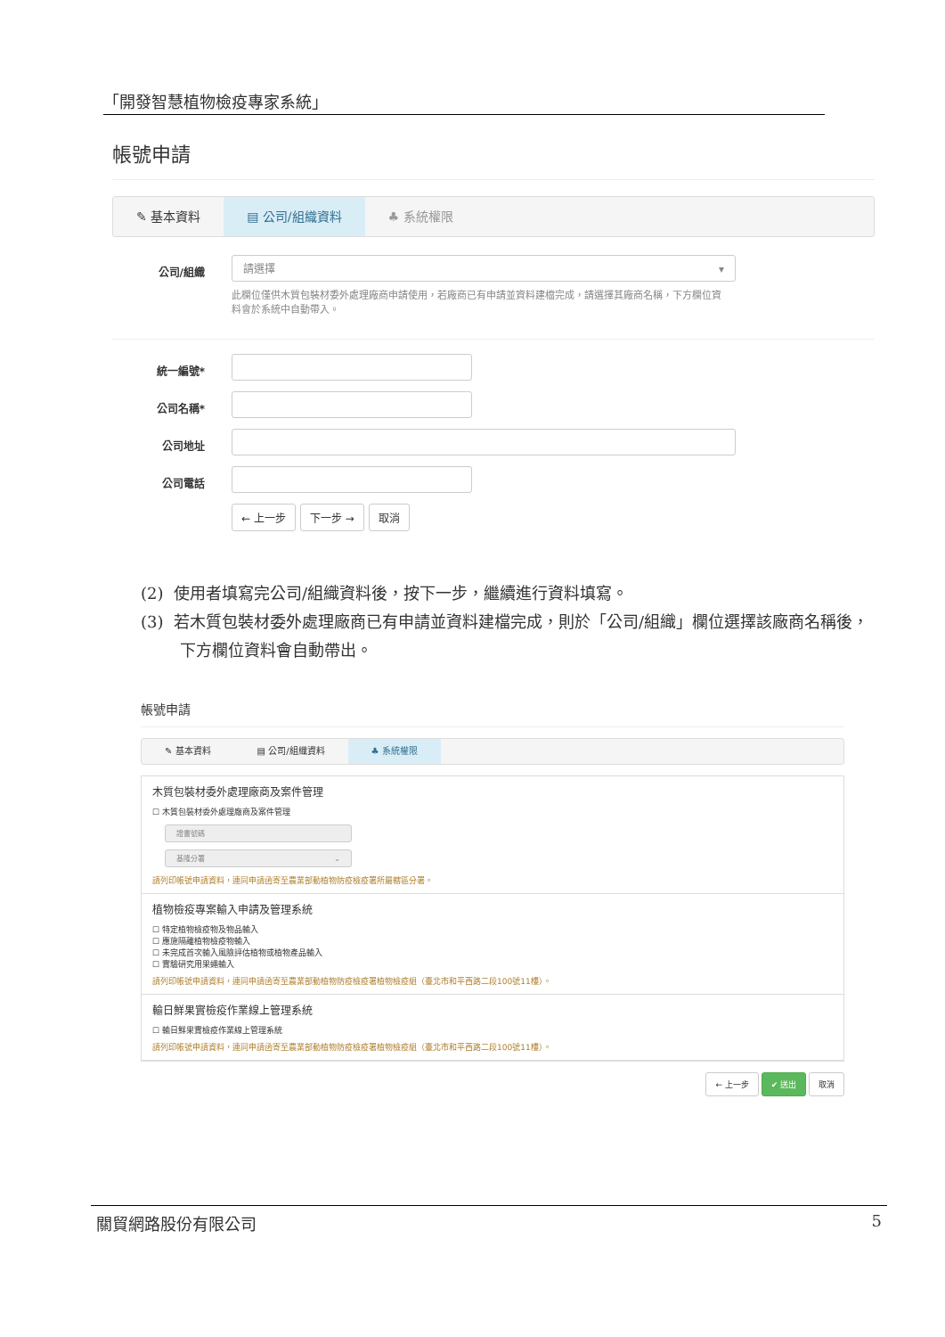「開發智慧植物檢疫專家系統」
帳號申請
✎ 基本資料 ▤ 公司/組織資料 ♣ 系統權限
公司/組織
請選擇 ▾
此欄位僅供木質包裝材委外處理廠商申請使用，若廠商已有申請並資料建檔完成，請選擇其廠商名稱，下方欄位資料會於系統中自動帶入。
統一編號*
公司名稱*
公司地址
公司電話
← 上一步 下一步 → 取消
(2) 使用者填寫完公司/組織資料後，按下一步，繼續進行資料填寫。
(3) 若木質包裝材委外處理廠商已有申請並資料建檔完成，則於「公司/組織」欄位選擇該廠商名稱後，下方欄位資料會自動帶出。
帳號申請
✎ 基本資料 ▤ 公司/組織資料 ♣ 系統權限
木質包裝材委外處理廠商及案件管理
☐ 木質包裝材委外處理廠商及案件管理
證書號碼
基隆分署 ⌄
請列印帳號申請資料，連同申請函寄至農業部動植物防疫檢疫署所屬轄區分署。
植物檢疫專案輸入申請及管理系統
☐ 特定植物檢疫物及物品輸入
☐ 應施隔離植物檢疫物輸入
☐ 未完成首次輸入風險評估植物或植物產品輸入
☐ 實驗研究用果蠅輸入
請列印帳號申請資料，連同申請函寄至農業部動植物防疫檢疫署植物檢疫組（臺北市和平西路二段100號11樓）。
輸日鮮果實檢疫作業線上管理系統
☐ 輸日鮮果實檢疫作業線上管理系統
請列印帳號申請資料，連同申請函寄至農業部動植物防疫檢疫署植物檢疫組（臺北市和平西路二段100號11樓）。
← 上一步 ✔ 送出 取消
關貿網路股份有限公司 5